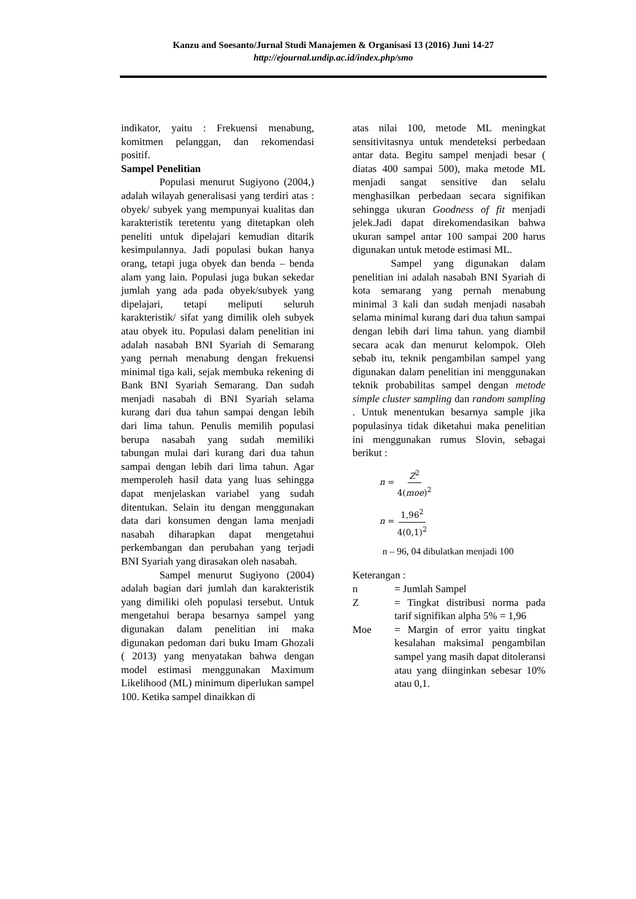Kanzu and Soesanto/Jurnal Studi Manajemen & Organisasi 13 (2016) Juni 14-27
http://ejournal.undip.ac.id/index.php/smo
indikator, yaitu : Frekuensi menabung, komitmen pelanggan, dan rekomendasi positif.
Sampel Penelitian
Populasi menurut Sugiyono (2004,) adalah wilayah generalisasi yang terdiri atas : obyek/ subyek yang mempunyai kualitas dan karakteristik teretentu yang ditetapkan oleh peneliti untuk dipelajari kemudian ditarik kesimpulannya. Jadi populasi bukan hanya orang, tetapi juga obyek dan benda – benda alam yang lain. Populasi juga bukan sekedar jumlah yang ada pada obyek/subyek yang dipelajari, tetapi meliputi seluruh karakteristik/ sifat yang dimilik oleh subyek atau obyek itu. Populasi dalam penelitian ini adalah nasabah BNI Syariah di Semarang yang pernah menabung dengan frekuensi minimal tiga kali, sejak membuka rekening di Bank BNI Syariah Semarang. Dan sudah menjadi nasabah di BNI Syariah selama kurang dari dua tahun sampai dengan lebih dari lima tahun. Penulis memilih populasi berupa nasabah yang sudah memiliki tabungan mulai dari kurang dari dua tahun sampai dengan lebih dari lima tahun. Agar memperoleh hasil data yang luas sehingga dapat menjelaskan variabel yang sudah ditentukan. Selain itu dengan menggunakan data dari konsumen dengan lama menjadi nasabah diharapkan dapat mengetahui perkembangan dan perubahan yang terjadi BNI Syariah yang dirasakan oleh nasabah.
Sampel menurut Sugiyono (2004) adalah bagian dari jumlah dan karakteristik yang dimiliki oleh populasi tersebut. Untuk mengetahui berapa besarnya sampel yang digunakan dalam penelitian ini maka digunakan pedoman dari buku Imam Ghozali ( 2013) yang menyatakan bahwa dengan model estimasi menggunakan Maximum Likelihood (ML) minimum diperlukan sampel 100. Ketika sampel dinaikkan di
atas nilai 100, metode ML meningkat sensitivitasnya untuk mendeteksi perbedaan antar data. Begitu sampel menjadi besar ( diatas 400 sampai 500), maka metode ML menjadi sangat sensitive dan selalu menghasilkan perbedaan secara signifikan sehingga ukuran Goodness of fit menjadi jelek.Jadi dapat direkomendasikan bahwa ukuran sampel antar 100 sampai 200 harus digunakan untuk metode estimasi ML.
Sampel yang digunakan dalam penelitian ini adalah nasabah BNI Syariah di kota semarang yang pernah menabung minimal 3 kali dan sudah menjadi nasabah selama minimal kurang dari dua tahun sampai dengan lebih dari lima tahun. yang diambil secara acak dan menurut kelompok. Oleh sebab itu, teknik pengambilan sampel yang digunakan dalam penelitian ini menggunakan teknik probabilitas sampel dengan metode simple cluster sampling dan random sampling . Untuk menentukan besarnya sample jika populasinya tidak diketahui maka penelitian ini menggunakan rumus Slovin, sebagai berikut :
n = Z<sup>2</sup> 4(moe)<sup>2</sup>
n = 1,96<sup>2</sup> 4(0,1)<sup>2</sup>
n – 96, 04 dibulatkan menjadi 100
Keterangan :
n = Jumlah Sampel
Z = Tingkat distribusi norma pada tarif signifikan alpha 5% = 1,96
Moe = Margin of error yaitu tingkat kesalahan maksimal pengambilan sampel yang masih dapat ditoleransi atau yang diinginkan sebesar 10% atau 0,1.